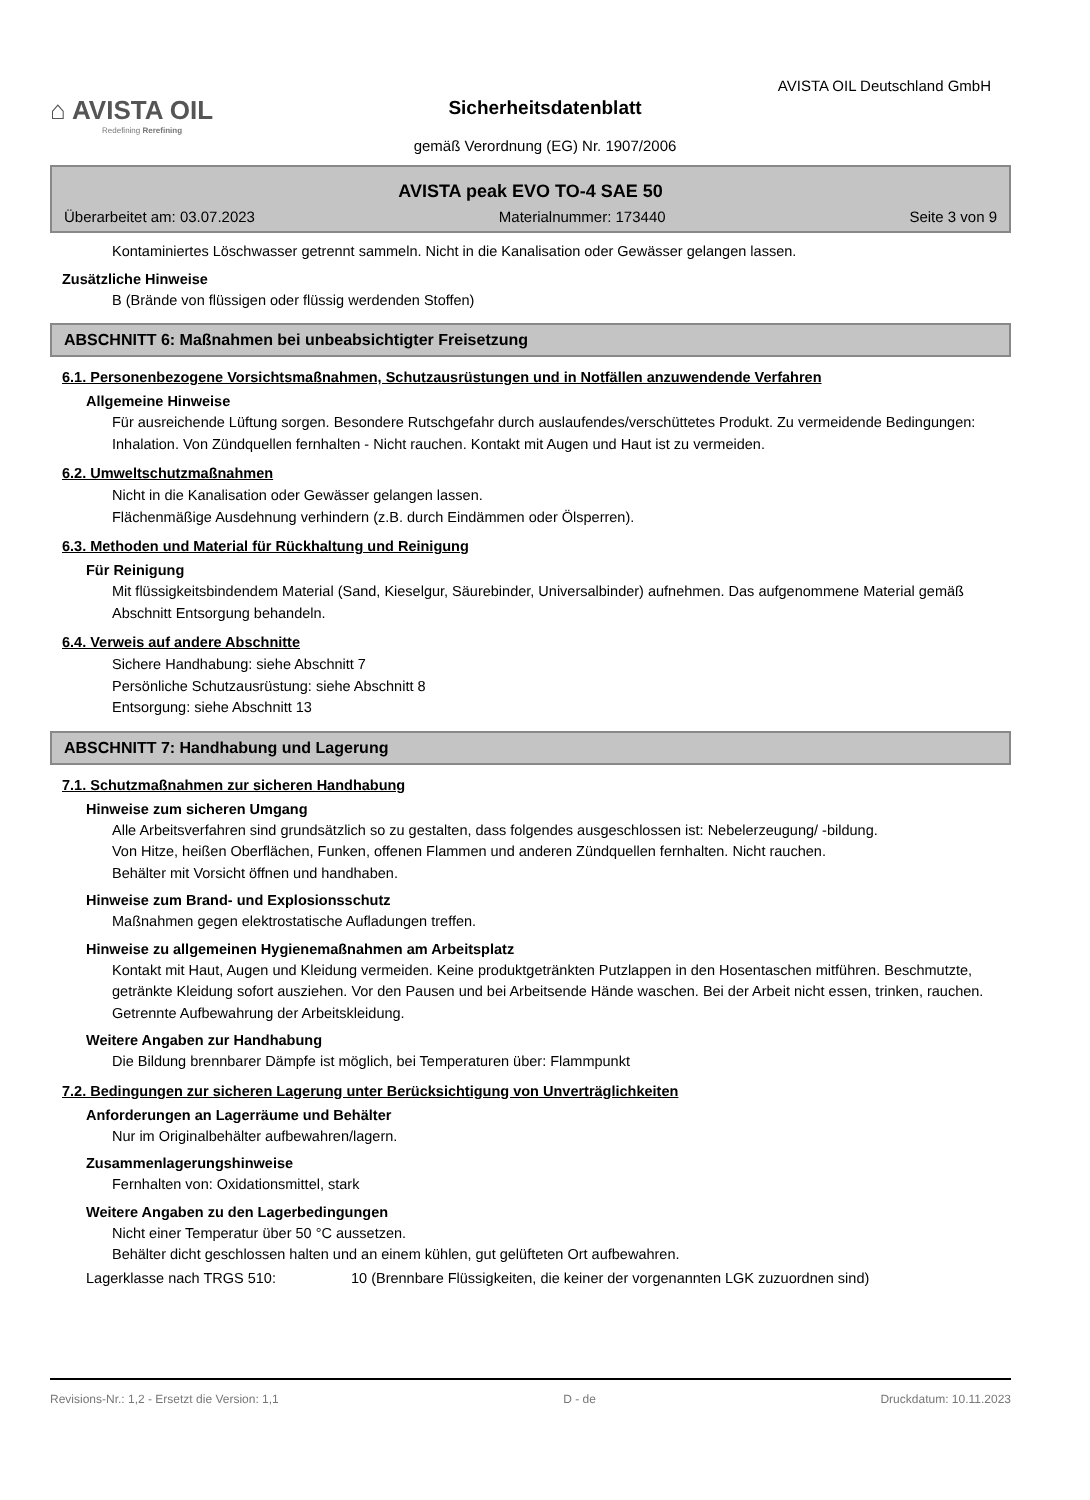⌂ AVISTA OIL
Redefining Rerefining
AVISTA OIL Deutschland GmbH
Sicherheitsdatenblatt
gemäß Verordnung (EG) Nr. 1907/2006
AVISTA peak EVO TO-4 SAE 50
Überarbeitet am: 03.07.2023 Materialnummer: 173440 Seite 3 von 9
Kontaminiertes Löschwasser getrennt sammeln. Nicht in die Kanalisation oder Gewässer gelangen lassen.
Zusätzliche Hinweise
B (Brände von flüssigen oder flüssig werdenden Stoffen)
ABSCHNITT 6: Maßnahmen bei unbeabsichtigter Freisetzung
6.1. Personenbezogene Vorsichtsmaßnahmen, Schutzausrüstungen und in Notfällen anzuwendende Verfahren
Allgemeine Hinweise
Für ausreichende Lüftung sorgen. Besondere Rutschgefahr durch auslaufendes/verschüttetes Produkt. Zu vermeidende Bedingungen: Inhalation. Von Zündquellen fernhalten - Nicht rauchen. Kontakt mit Augen und Haut ist zu vermeiden.
6.2. Umweltschutzmaßnahmen
Nicht in die Kanalisation oder Gewässer gelangen lassen.
Flächenmäßige Ausdehnung verhindern (z.B. durch Eindämmen oder Ölsperren).
6.3. Methoden und Material für Rückhaltung und Reinigung
Für Reinigung
Mit flüssigkeitsbindendem Material (Sand, Kieselgur, Säurebinder, Universalbinder) aufnehmen. Das aufgenommene Material gemäß Abschnitt Entsorgung behandeln.
6.4. Verweis auf andere Abschnitte
Sichere Handhabung: siehe Abschnitt 7
Persönliche Schutzausrüstung: siehe Abschnitt 8
Entsorgung: siehe Abschnitt 13
ABSCHNITT 7: Handhabung und Lagerung
7.1. Schutzmaßnahmen zur sicheren Handhabung
Hinweise zum sicheren Umgang
Alle Arbeitsverfahren sind grundsätzlich so zu gestalten, dass folgendes ausgeschlossen ist: Nebelerzeugung/ -bildung.
Von Hitze, heißen Oberflächen, Funken, offenen Flammen und anderen Zündquellen fernhalten. Nicht rauchen.
Behälter mit Vorsicht öffnen und handhaben.
Hinweise zum Brand- und Explosionsschutz
Maßnahmen gegen elektrostatische Aufladungen treffen.
Hinweise zu allgemeinen Hygienemaßnahmen am Arbeitsplatz
Kontakt mit Haut, Augen und Kleidung vermeiden. Keine produktgetränkten Putzlappen in den Hosentaschen mitführen. Beschmutzte, getränkte Kleidung sofort ausziehen. Vor den Pausen und bei Arbeitsende Hände waschen. Bei der Arbeit nicht essen, trinken, rauchen. Getrennte Aufbewahrung der Arbeitskleidung.
Weitere Angaben zur Handhabung
Die Bildung brennbarer Dämpfe ist möglich, bei Temperaturen über: Flammpunkt
7.2. Bedingungen zur sicheren Lagerung unter Berücksichtigung von Unverträglichkeiten
Anforderungen an Lagerräume und Behälter
Nur im Originalbehälter aufbewahren/lagern.
Zusammenlagerungshinweise
Fernhalten von: Oxidationsmittel, stark
Weitere Angaben zu den Lagerbedingungen
Nicht einer Temperatur über 50 °C aussetzen.
Behälter dicht geschlossen halten und an einem kühlen, gut gelüfteten Ort aufbewahren.
Lagerklasse nach TRGS 510: 10 (Brennbare Flüssigkeiten, die keiner der vorgenannten LGK zuzuordnen sind)
Revisions-Nr.: 1,2 - Ersetzt die Version: 1,1 D - de Druckdatum: 10.11.2023